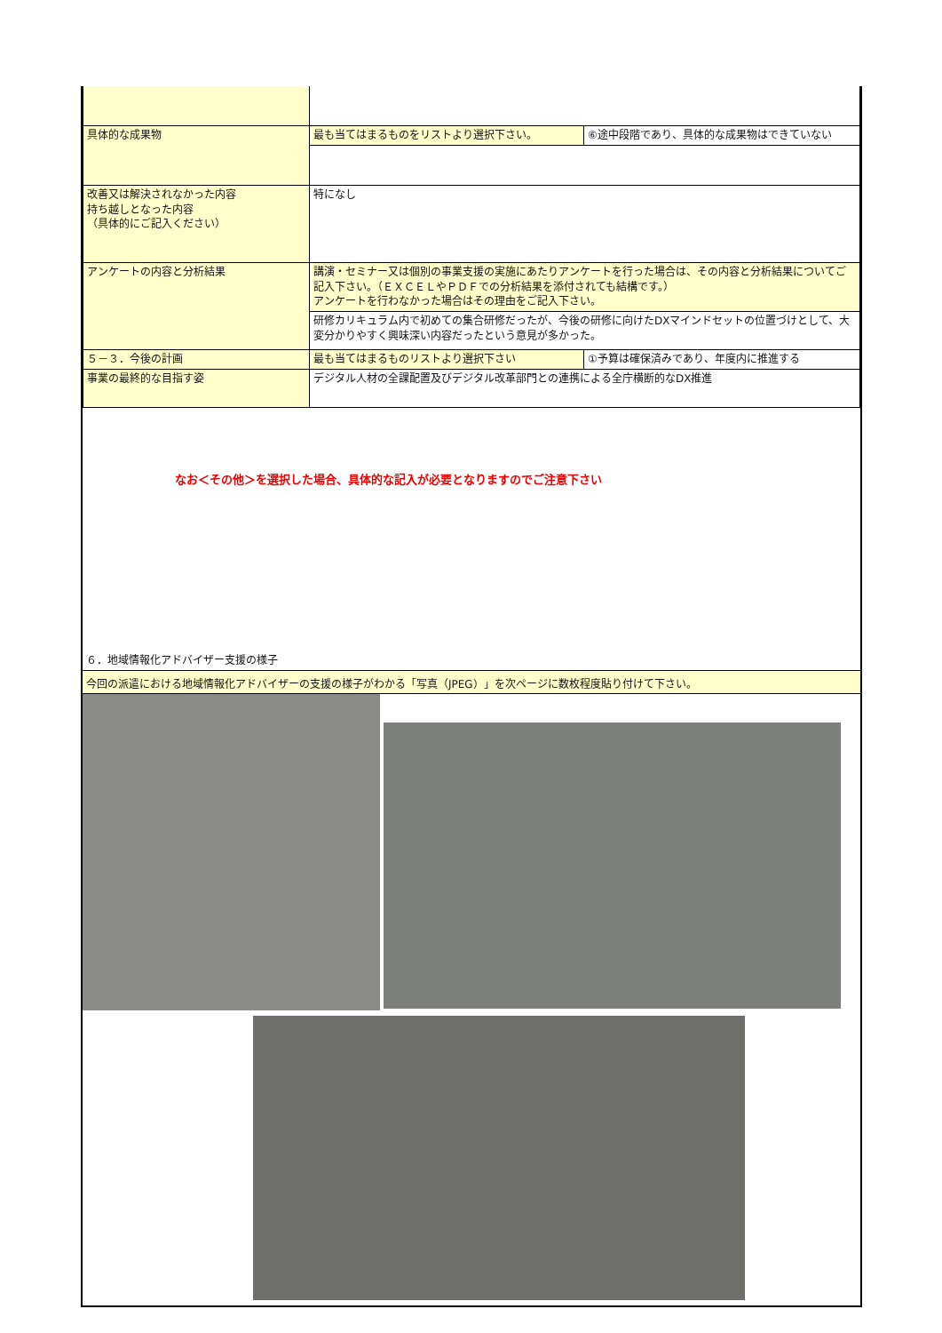| 具体的な成果物 | 最も当てはまるものをリストより選択下さい。 | ⑥途中段階であり、具体的な成果物はできていない |
| 改善又は解決されなかった内容 持ち越しとなった内容 （具体的にご記入ください） | 特になし | |
| アンケートの内容と分析結果 | 講演・セミナー又は個別の事業支援の実施にあたりアンケートを行った場合は、その内容と分析結果についてご記入下さい。（ＥＸＣＥＬやＰＤＦでの分析結果を添付されても結構です。） アンケートを行わなかった場合はその理由をご記入下さい。 | |
| | 研修カリキュラム内で初めての集合研修だったが、今後の研修に向けたDXマインドセットの位置づけとして、大変分かりやすく興味深い内容だったという意見が多かった。 | |
| ５－３．今後の計画 | 最も当てはまるものリストより選択下さい | ①予算は確保済みであり、年度内に推進する |
| 事業の最終的な目指す姿 | デジタル人材の全課配置及びデジタル改革部門との連携による全庁横断的なDX推進 | |
なお＜その他＞を選択した場合、具体的な記入が必要となりますのでご注意下さい
６．地域情報化アドバイザー支援の様子
今回の派遣における地域情報化アドバイザーの支援の様子がわかる「写真（JPEG）」を次ページに数枚程度貼り付けて下さい。